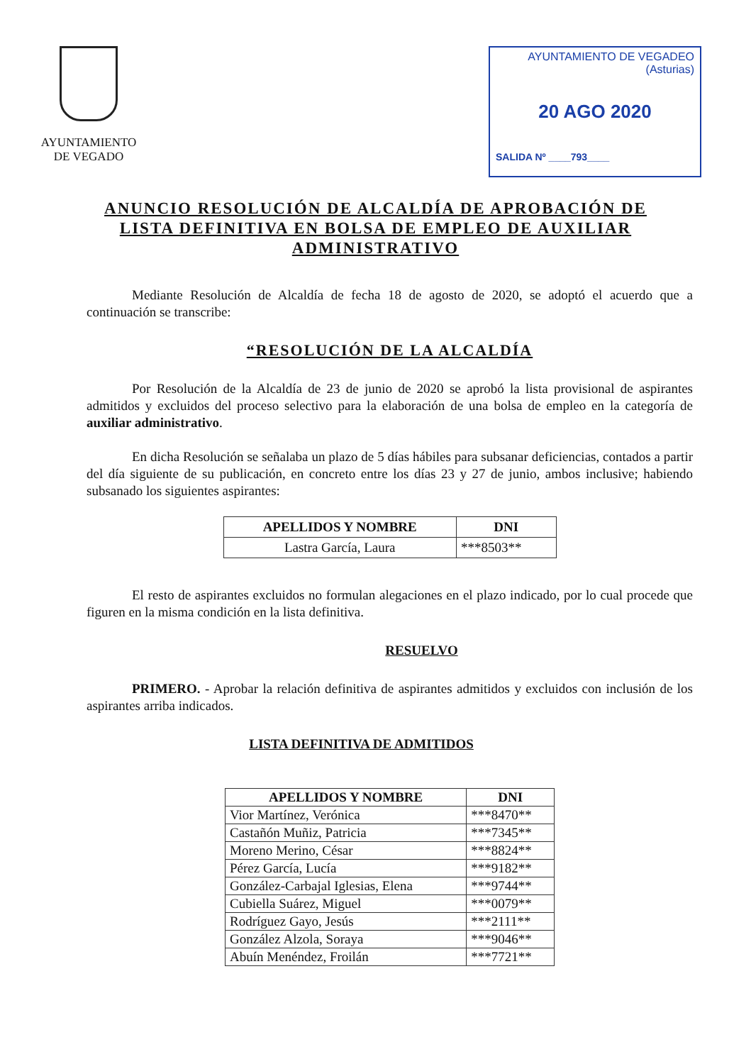AYUNTAMIENTO
DE VEGADO
AYUNTAMIENTO DE VEGADEO
(Asturias)
20 AGO 2020
SALIDA Nº ____793____
ANUNCIO RESOLUCIÓN DE ALCALDÍA DE APROBACIÓN DE LISTA DEFINITIVA EN BOLSA DE EMPLEO DE AUXILIAR ADMINISTRATIVO
Mediante Resolución de Alcaldía de fecha 18 de agosto de 2020, se adoptó el acuerdo que a continuación se transcribe:
“RESOLUCIÓN DE LA ALCALDÍA
Por Resolución de la Alcaldía de 23 de junio de 2020 se aprobó la lista provisional de aspirantes admitidos y excluidos del proceso selectivo para la elaboración de una bolsa de empleo en la categoría de auxiliar administrativo.
En dicha Resolución se señalaba un plazo de 5 días hábiles para subsanar deficiencias, contados a partir del día siguiente de su publicación, en concreto entre los días 23 y 27 de junio, ambos inclusive; habiendo subsanado los siguientes aspirantes:
| APELLIDOS Y NOMBRE | DNI |
| --- | --- |
| Lastra García, Laura | ***8503** |
El resto de aspirantes excluidos no formulan alegaciones en el plazo indicado, por lo cual procede que figuren en la misma condición en la lista definitiva.
RESUELVO
PRIMERO. - Aprobar la relación definitiva de aspirantes admitidos y excluidos con inclusión de los aspirantes arriba indicados.
LISTA DEFINITIVA DE ADMITIDOS
| APELLIDOS Y NOMBRE | DNI |
| --- | --- |
| Vior Martínez, Verónica | ***8470** |
| Castañón Muñiz, Patricia | ***7345** |
| Moreno Merino, César | ***8824** |
| Pérez García, Lucía | ***9182** |
| González-Carbajal Iglesias, Elena | ***9744** |
| Cubiella Suárez, Miguel | ***0079** |
| Rodríguez Gayo, Jesús | ***2111** |
| González Alzola, Soraya | ***9046** |
| Abuín Menéndez, Froilán | ***7721** |